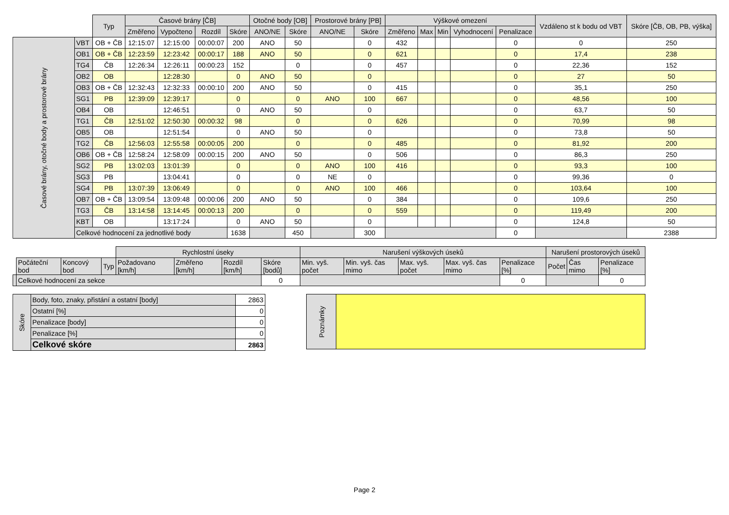| | | Typ | Časové brány [ČB] | | | | Otočné body [OB] | | Prostorové brány [PB] | | Výškové omezení | | | | | Vzdáleno st k bodu od VBT | Skóre [ČB, OB, PB, výška] |
| | | | Změřeno | Vypočteno | Rozdíl | Skóre | ANO/NE | Skóre | ANO/NE | Skóre | Změřeno | Max | Min | Vyhodnocení | Penalizace | | |
| Časové brány, otočné body a prostorové brány | VBT | OB + ČB | 12:15:07 | 12:15:00 | 00:00:07 | 200 | ANO | 50 | | 0 | 432 | | | | 0 | 0 | 250 |
| | OB1 | OB + ČB | 12:23:59 | 12:23:42 | 00:00:17 | 188 | ANO | 50 | | 0 | 621 | | | | 0 | 17,4 | 238 |
| | TG4 | ČB | 12:26:34 | 12:26:11 | 00:00:23 | 152 | | 0 | | 0 | 457 | | | | 0 | 22,36 | 152 |
| | OB2 | OB | | 12:28:30 | | 0 | ANO | 50 | | 0 | | | | | 0 | 27 | 50 |
| | OB3 | OB + ČB | 12:32:43 | 12:32:33 | 00:00:10 | 200 | ANO | 50 | | 0 | 415 | | | | 0 | 35,1 | 250 |
| | SG1 | PB | 12:39:09 | 12:39:17 | | 0 | | 0 | ANO | 100 | 667 | | | | 0 | 48,56 | 100 |
| | OB4 | OB | | 12:46:51 | | 0 | ANO | 50 | | 0 | | | | | 0 | 63,7 | 50 |
| | TG1 | ČB | 12:51:02 | 12:50:30 | 00:00:32 | 98 | | 0 | | 0 | 626 | | | | 0 | 70,99 | 98 |
| | OB5 | OB | | 12:51:54 | | 0 | ANO | 50 | | 0 | | | | | 0 | 73,8 | 50 |
| | TG2 | ČB | 12:56:03 | 12:55:58 | 00:00:05 | 200 | | 0 | | 0 | 485 | | | | 0 | 81,92 | 200 |
| | OB6 | OB + ČB | 12:58:24 | 12:58:09 | 00:00:15 | 200 | ANO | 50 | | 0 | 506 | | | | 0 | 86,3 | 250 |
| | SG2 | PB | 13:02:03 | 13:01:39 | | 0 | | 0 | ANO | 100 | 416 | | | | 0 | 93,3 | 100 |
| | SG3 | PB | | 13:04:41 | | 0 | | 0 | NE | 0 | | | | | 0 | 99,36 | 0 |
| | SG4 | PB | 13:07:39 | 13:06:49 | | 0 | | 0 | ANO | 100 | 466 | | | | 0 | 103,64 | 100 |
| | OB7 | OB + ČB | 13:09:54 | 13:09:48 | 00:00:06 | 200 | ANO | 50 | | 0 | 384 | | | | 0 | 109,6 | 250 |
| | TG3 | ČB | 13:14:58 | 13:14:45 | 00:00:13 | 200 | | 0 | | 0 | 559 | | | | 0 | 119,49 | 200 |
| | KBT | OB | | 13:17:24 | | 0 | ANO | 50 | | 0 | | | | | 0 | 124,8 | 50 |
| | Celkové hodnocení za jednotlivé body | | | | | 1638 | | 450 | | 300 | | | | | 0 | | 2388 |
| | | | | Rychlostní úseky | | | | Narušení výškových úseků | | | | | Narušení prostorových úseků | | |
| | Počáteční bod | Koncový bod | Typ | Požadovano [km/h] | Změřeno [km/h] | Rozdíl [km/h] | Skóre [bodů] | Min. vyš. počet | Min. vyš. čas mimo | Max. vyš. počet | Max. vyš. čas mimo | Penalizace [%] | Počet | Čas mimo | Penalizace [%] |
| | Celkové hodnocení za sekce | | | | | | 0 | | | | | 0 | | | 0 |
| Skóre | Body, foto, znaky, přistání a ostatní [body] | 2863 |
| | Ostatní [%] | 0 |
| | Penalizace [body] | 0 |
| | Penalizace [%] | 0 |
| | Celkové skóre | 2863 |
| Poznámky | |
Page 2